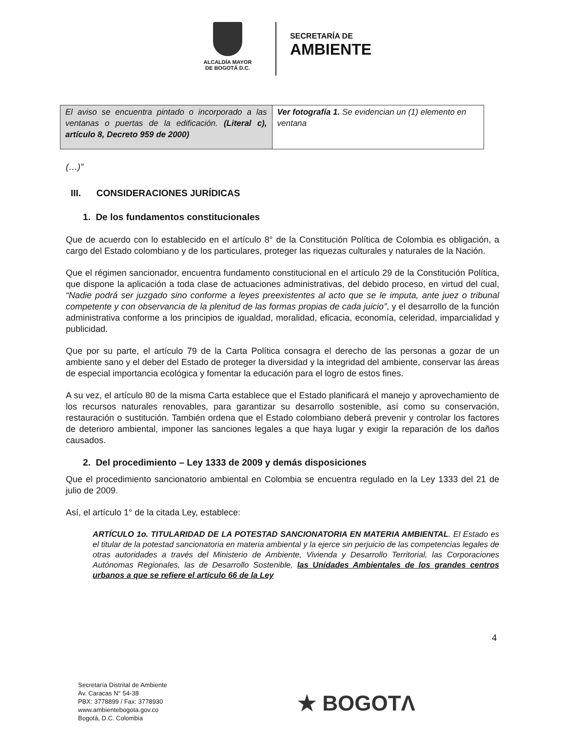ALCALDÍA MAYOR
DE BOGOTÁ D.C.
SECRETARÍA DE
AMBIENTE
| El aviso se encuentra pintado o incorporado a las ventanas o puertas de la edificación. (Literal c), artículo 8, Decreto 959 de 2000) | Ver fotografía 1. Se evidencian un (1) elemento en ventana |
(…)”
III. CONSIDERACIONES JURÍDICAS
1. De los fundamentos constitucionales
Que de acuerdo con lo establecido en el artículo 8° de la Constitución Política de Colombia es obligación, a cargo del Estado colombiano y de los particulares, proteger las riquezas culturales y naturales de la Nación.
Que el régimen sancionador, encuentra fundamento constitucional en el artículo 29 de la Constitución Política, que dispone la aplicación a toda clase de actuaciones administrativas, del debido proceso, en virtud del cual, “Nadie podrá ser juzgado sino conforme a leyes preexistentes al acto que se le imputa, ante juez o tribunal competente y con observancia de la plenitud de las formas propias de cada juicio”, y el desarrollo de la función administrativa conforme a los principios de igualdad, moralidad, eficacia, economía, celeridad, imparcialidad y publicidad.
Que por su parte, el artículo 79 de la Carta Política consagra el derecho de las personas a gozar de un ambiente sano y el deber del Estado de proteger la diversidad y la integridad del ambiente, conservar las áreas de especial importancia ecológica y fomentar la educación para el logro de estos fines.
A su vez, el artículo 80 de la misma Carta establece que el Estado planificará el manejo y aprovechamiento de los recursos naturales renovables, para garantizar su desarrollo sostenible, así como su conservación, restauración o sustitución. También ordena que el Estado colombiano deberá prevenir y controlar los factores de deterioro ambiental, imponer las sanciones legales a que haya lugar y exigir la reparación de los daños causados.
2. Del procedimiento – Ley 1333 de 2009 y demás disposiciones
Que el procedimiento sancionatorio ambiental en Colombia se encuentra regulado en la Ley 1333 del 21 de julio de 2009.
Así, el artículo 1° de la citada Ley, establece:
ARTÍCULO 1o. TITULARIDAD DE LA POTESTAD SANCIONATORIA EN MATERIA AMBIENTAL. El Estado es el titular de la potestad sancionatoria en materia ambiental y la ejerce sin perjuicio de las competencias legales de otras autoridades a través del Ministerio de Ambiente, Vivienda y Desarrollo Territorial, las Corporaciones Autónomas Regionales, las de Desarrollo Sostenible, las Unidades Ambientales de los grandes centros urbanos a que se refiere el artículo 66 de la Ley
4
Secretaría Distrital de Ambiente
Av. Caracas N° 54-38
PBX: 3778899 / Fax: 3778930
www.ambientebogota.gov.co
Bogotá, D.C. Colombia
★ BOGOTΛ